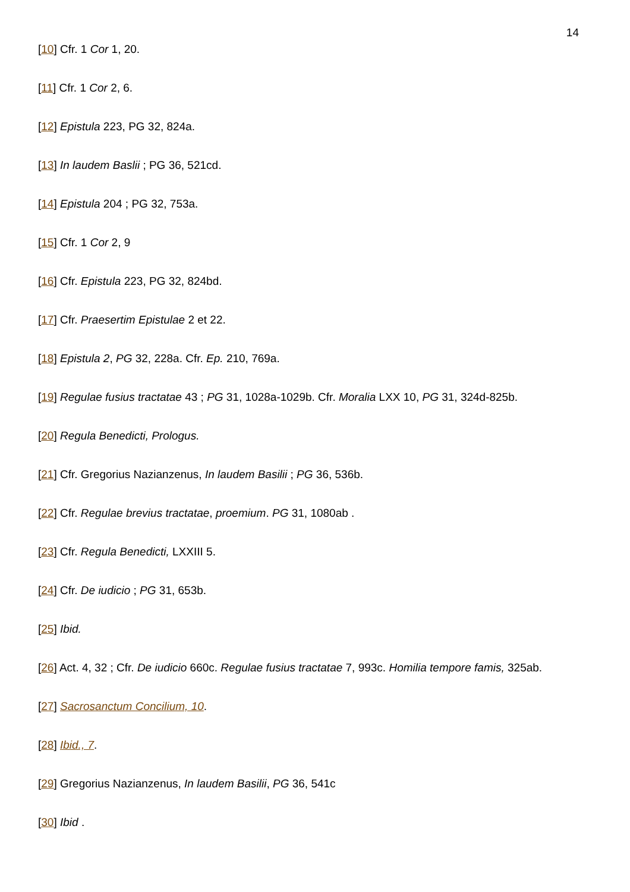14
[10] Cfr. 1 Cor 1, 20.
[11] Cfr. 1 Cor 2, 6.
[12] Epistula 223, PG 32, 824a.
[13] In laudem Baslii ; PG 36, 521cd.
[14] Epistula 204 ; PG 32, 753a.
[15] Cfr. 1 Cor 2, 9
[16] Cfr. Epistula 223, PG 32, 824bd.
[17] Cfr. Praesertim Epistulae 2 et 22.
[18] Epistula 2, PG 32, 228a. Cfr. Ep. 210, 769a.
[19] Regulae fusius tractatae 43 ; PG 31, 1028a-1029b. Cfr. Moralia LXX 10, PG 31, 324d-825b.
[20] Regula Benedicti, Prologus.
[21] Cfr. Gregorius Nazianzenus, In laudem Basilii ; PG 36, 536b.
[22] Cfr. Regulae brevius tractatae, proemium. PG 31, 1080ab .
[23] Cfr. Regula Benedicti, LXXIII 5.
[24] Cfr. De iudicio ; PG 31, 653b.
[25] Ibid.
[26] Act. 4, 32 ; Cfr. De iudicio 660c. Regulae fusius tractatae 7, 993c. Homilia tempore famis, 325ab.
[27] Sacrosanctum Concilium, 10.
[28] Ibid., 7.
[29] Gregorius Nazianzenus, In laudem Basilii, PG 36, 541c
[30] Ibid .